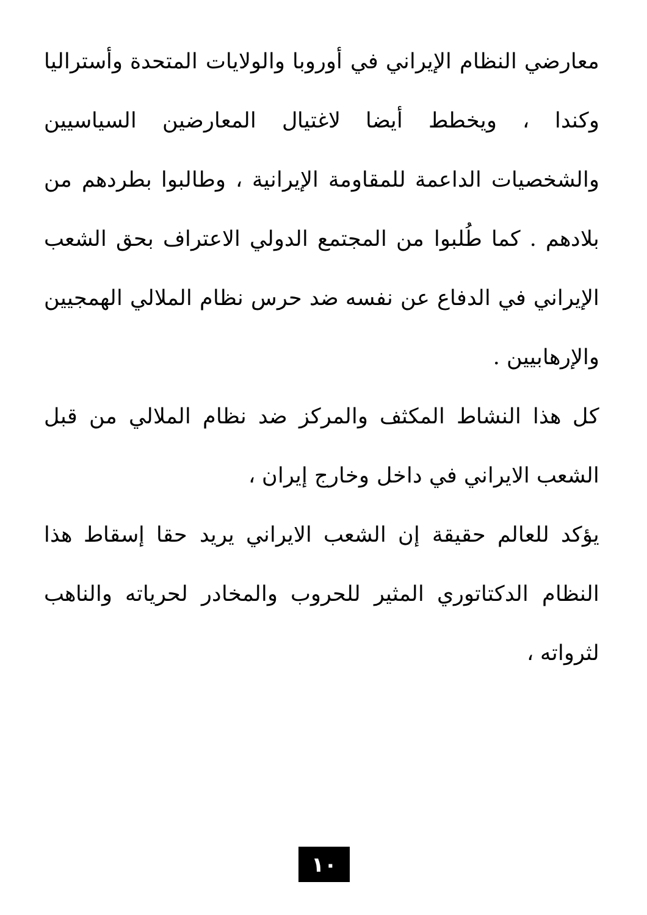معارضي النظام الإيراني في أوروبا والولايات المتحدة وأستراليا وكندا ، ويخطط أيضا لاغتيال المعارضين السياسيين والشخصيات الداعمة للمقاومة الإيرانية ، وطالبوا بطردهم من بلادهم . كما طُلبوا من المجتمع الدولي الاعتراف بحق الشعب الإيراني في الدفاع عن نفسه ضد حرس نظام الملالي الهمجيين والإرهابيين .
كل هذا النشاط المكثف والمركز ضد نظام الملالي من قبل الشعب الايراني في داخل وخارج إيران ،
يؤكد للعالم حقيقة إن الشعب الايراني يريد حقا إسقاط هذا النظام الدكتاتوري المثير للحروب والمخادر لحرياته والناهب لثرواته ،
١٠